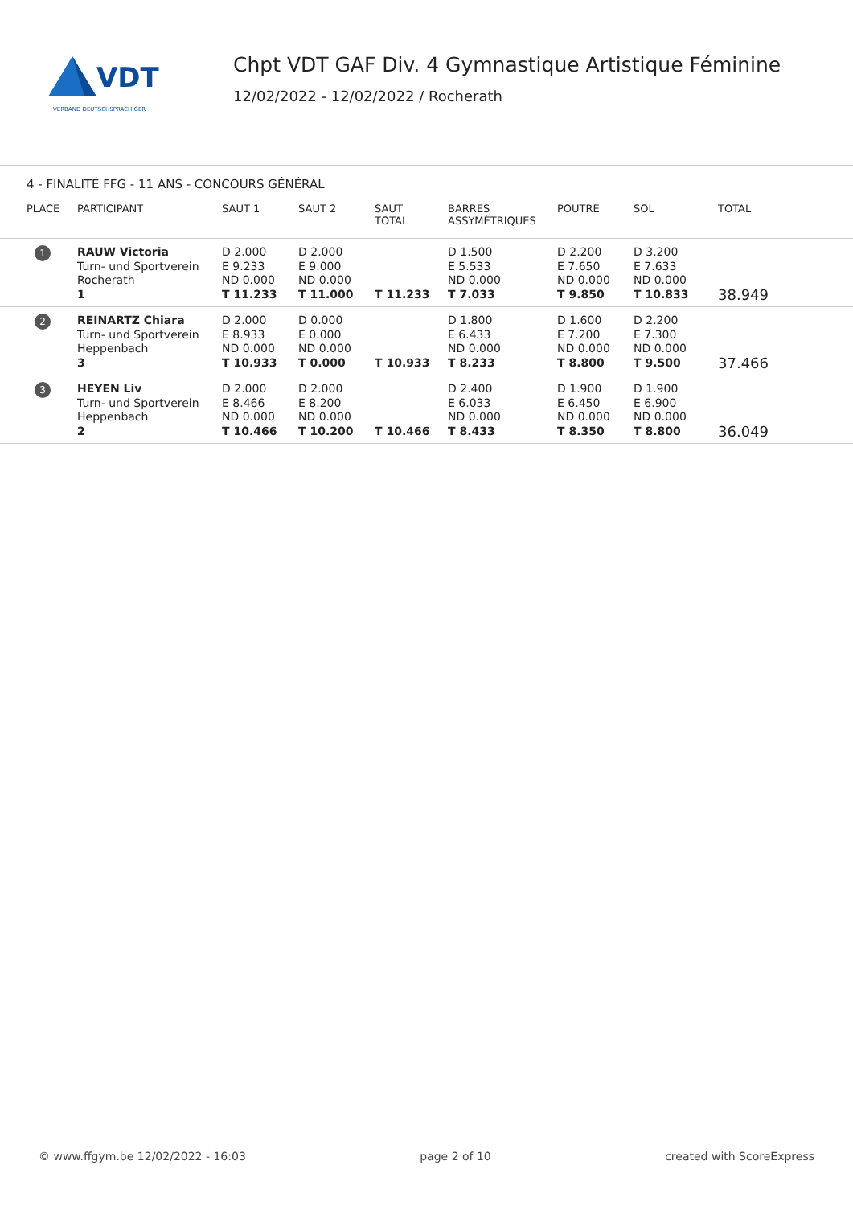VDT
VERBAND DEUTSCHSPRACHIGER
Chpt VDT GAF Div. 4 Gymnastique Artistique Féminine
12/02/2022 - 12/02/2022 / Rocherath
4 - FINALITÉ FFG - 11 ANS - CONCOURS GÉNÉRAL
| PLACE | PARTICIPANT | SAUT 1 | SAUT 2 | SAUT TOTAL | BARRES ASSYMÉTRIQUES | POUTRE | SOL | TOTAL |
| --- | --- | --- | --- | --- | --- | --- | --- | --- |
| 1 | RAUW Victoria Turn- und Sportverein Rocherath 1 | D 2.000 E 9.233 ND 0.000 T 11.233 | D 2.000 E 9.000 ND 0.000 T 11.000 | T 11.233 | D 1.500 E 5.533 ND 0.000 T 7.033 | D 2.200 E 7.650 ND 0.000 T 9.850 | D 3.200 E 7.633 ND 0.000 T 10.833 | 38.949 |
| 2 | REINARTZ Chiara Turn- und Sportverein Heppenbach 3 | D 2.000 E 8.933 ND 0.000 T 10.933 | D 0.000 E 0.000 ND 0.000 T 0.000 | T 10.933 | D 1.800 E 6.433 ND 0.000 T 8.233 | D 1.600 E 7.200 ND 0.000 T 8.800 | D 2.200 E 7.300 ND 0.000 T 9.500 | 37.466 |
| 3 | HEYEN Liv Turn- und Sportverein Heppenbach 2 | D 2.000 E 8.466 ND 0.000 T 10.466 | D 2.000 E 8.200 ND 0.000 T 10.200 | T 10.466 | D 2.400 E 6.033 ND 0.000 T 8.433 | D 1.900 E 6.450 ND 0.000 T 8.350 | D 1.900 E 6.900 ND 0.000 T 8.800 | 36.049 |
© www.ffgym.be 12/02/2022 - 16:03 page 2 of 10 created with ScoreExpress